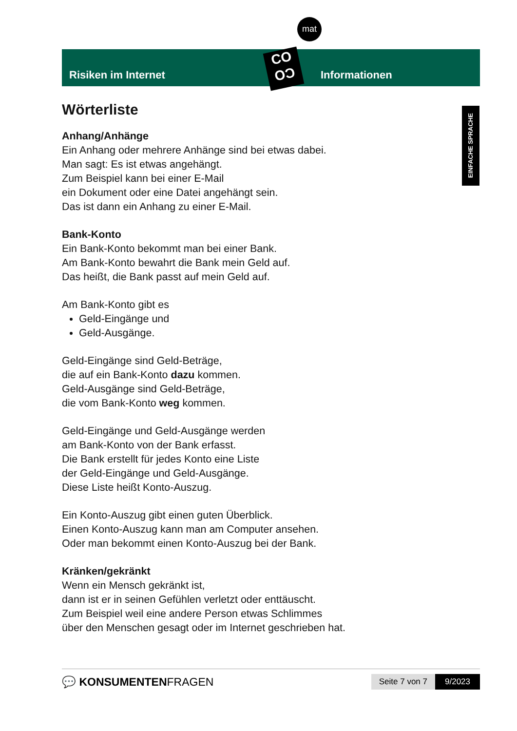mat
CO
OƆ
Risiken im Internet
Informationen
EINFACHE SPRACHE
Wörterliste
Anhang/Anhänge
Ein Anhang oder mehrere Anhänge sind bei etwas dabei.
Man sagt: Es ist etwas angehängt.
Zum Beispiel kann bei einer E-Mail
ein Dokument oder eine Datei angehängt sein.
Das ist dann ein Anhang zu einer E-Mail.
Bank-Konto
Ein Bank-Konto bekommt man bei einer Bank.
Am Bank-Konto bewahrt die Bank mein Geld auf.
Das heißt, die Bank passt auf mein Geld auf.
Am Bank-Konto gibt es
Geld-Eingänge und
Geld-Ausgänge.
Geld-Eingänge sind Geld-Beträge,
die auf ein Bank-Konto dazu kommen.
Geld-Ausgänge sind Geld-Beträge,
die vom Bank-Konto weg kommen.
Geld-Eingänge und Geld-Ausgänge werden
am Bank-Konto von der Bank erfasst.
Die Bank erstellt für jedes Konto eine Liste
der Geld-Eingänge und Geld-Ausgänge.
Diese Liste heißt Konto-Auszug.
Ein Konto-Auszug gibt einen guten Überblick.
Einen Konto-Auszug kann man am Computer ansehen.
Oder man bekommt einen Konto-Auszug bei der Bank.
Kränken/gekränkt
Wenn ein Mensch gekränkt ist,
dann ist er in seinen Gefühlen verletzt oder enttäuscht.
Zum Beispiel weil eine andere Person etwas Schlimmes
über den Menschen gesagt oder im Internet geschrieben hat.
💬 KONSUMENTENFRAGEN
Seite 7 von 7 9/2023